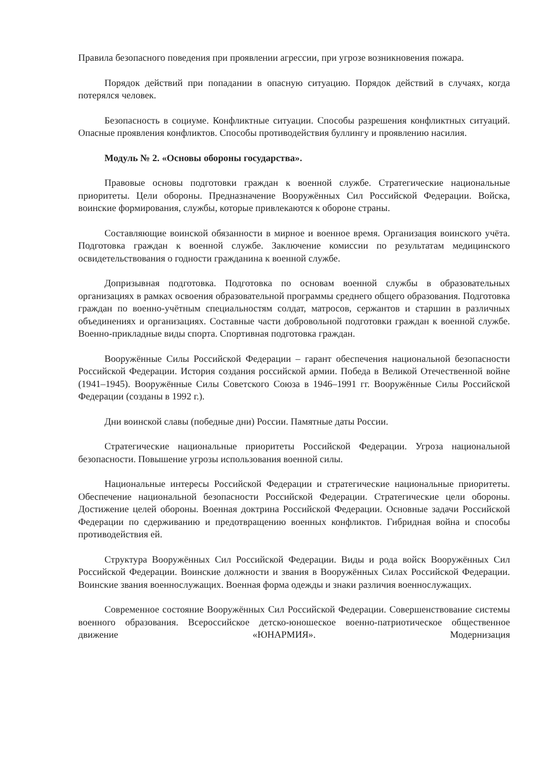Правила безопасного поведения при проявлении агрессии, при угрозе возникновения пожара.
Порядок действий при попадании в опасную ситуацию. Порядок действий в случаях, когда потерялся человек.
Безопасность в социуме. Конфликтные ситуации. Способы разрешения конфликтных ситуаций. Опасные проявления конфликтов. Способы противодействия буллингу и проявлению насилия.
Модуль № 2. «Основы обороны государства».
Правовые основы подготовки граждан к военной службе. Стратегические национальные приоритеты. Цели обороны. Предназначение Вооружённых Сил Российской Федерации. Войска, воинские формирования, службы, которые привлекаются к обороне страны.
Составляющие воинской обязанности в мирное и военное время. Организация воинского учёта. Подготовка граждан к военной службе. Заключение комиссии по результатам медицинского освидетельствования о годности гражданина к военной службе.
Допризывная подготовка. Подготовка по основам военной службы в образовательных организациях в рамках освоения образовательной программы среднего общего образования. Подготовка граждан по военно-учётным специальностям солдат, матросов, сержантов и старшин в различных объединениях и организациях. Составные части добровольной подготовки граждан к военной службе. Военно-прикладные виды спорта. Спортивная подготовка граждан.
Вооружённые Силы Российской Федерации – гарант обеспечения национальной безопасности Российской Федерации. История создания российской армии. Победа в Великой Отечественной войне (1941–1945). Вооружённые Силы Советского Союза в 1946–1991 гг. Вооружённые Силы Российской Федерации (созданы в 1992 г.).
Дни воинской славы (победные дни) России. Памятные даты России.
Стратегические национальные приоритеты Российской Федерации. Угроза национальной безопасности. Повышение угрозы использования военной силы.
Национальные интересы Российской Федерации и стратегические национальные приоритеты. Обеспечение национальной безопасности Российской Федерации. Стратегические цели обороны. Достижение целей обороны. Военная доктрина Российской Федерации. Основные задачи Российской Федерации по сдерживанию и предотвращению военных конфликтов. Гибридная война и способы противодействия ей.
Структура Вооружённых Сил Российской Федерации. Виды и рода войск Вооружённых Сил Российской Федерации. Воинские должности и звания в Вооружённых Силах Российской Федерации. Воинские звания военнослужащих. Военная форма одежды и знаки различия военнослужащих.
Современное состояние Вооружённых Сил Российской Федерации. Совершенствование системы военного образования. Всероссийское детско-юношеское военно-патриотическое общественное движение «ЮНАРМИЯ». Модернизация